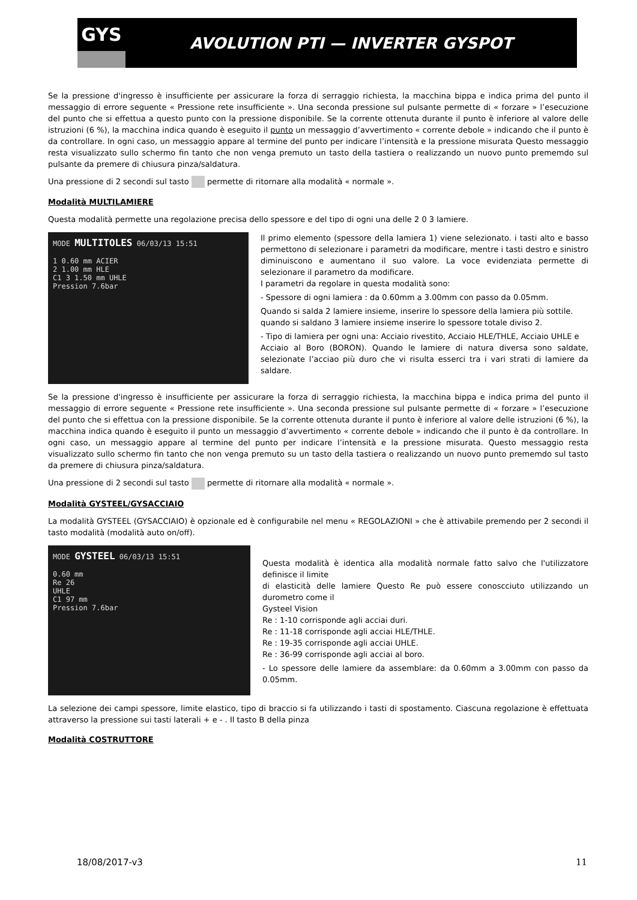GYS
AVOLUTION PTI — INVERTER GYSPOT
Se la pressione d'ingresso è insufficiente per assicurare la forza di serraggio richiesta, la macchina bippa e indica prima del punto il messaggio di errore seguente « Pressione rete insufficiente ». Una seconda pressione sul pulsante permette di « forzare » l’esecuzione del punto che si effettua a questo punto con la pressione disponibile. Se la corrente ottenuta durante il punto è inferiore al valore delle istruzioni (6 %), la macchina indica quando è eseguito il punto un messaggio d’avvertimento « corrente debole » indicando che il punto è da controllare. In ogni caso, un messaggio appare al termine del punto per indicare l’intensità e la pressione misurata Questo messaggio resta visualizzato sullo schermo fin tanto che non venga premuto un tasto della tastiera o realizzando un nuovo punto prememdo sul pulsante da premere di chiusura pinza/saldatura.
Una pressione di 2 secondi sul tasto permette di ritornare alla modalità « normale ».
Modalità MULTILAMIERE
Questa modalità permette una regolazione precisa dello spessore e del tipo di ogni una delle 2 0 3 lamiere.
MODE MULTITOLES 06/03/13 15:51
1 0.60 mm ACIER
2 1.00 mm HLE
C1 3 1.50 mm UHLE
Pression 7.6bar
Il primo elemento (spessore della lamiera 1) viene selezionato. i tasti alto e basso permettono di selezionare i parametri da modificare, mentre i tasti destro e sinistro diminuiscono e aumentano il suo valore. La voce evidenziata permette di selezionare il parametro da modificare.
I parametri da regolare in questa modalità sono:
- Spessore di ogni lamiera : da 0.60mm a 3.00mm con passo da 0.05mm.
Quando si salda 2 lamiere insieme, inserire lo spessore della lamiera più sottile.
quando si saldano 3 lamiere insieme inserire lo spessore totale diviso 2.
- Tipo di lamiera per ogni una: Acciaio rivestito, Acciaio HLE/THLE, Acciaio UHLE e
Acciaio al Boro (BORON). Quando le lamiere di natura diversa sono saldate, selezionate l’acciao più duro che vi risulta esserci tra i vari strati di lamiere da saldare.
Se la pressione d'ingresso è insufficiente per assicurare la forza di serraggio richiesta, la macchina bippa e indica prima del punto il messaggio di errore seguente « Pressione rete insufficiente ». Una seconda pressione sul pulsante permette di « forzare » l’esecuzione del punto che si effettua con la pressione disponibile. Se la corrente ottenuta durante il punto è inferiore al valore delle istruzioni (6 %), la macchina indica quando è eseguito il punto un messaggio d’avvertimento « corrente debole » indicando che il punto è da controllare. In ogni caso, un messaggio appare al termine del punto per indicare l’intensità e la pressione misurata. Questo messaggio resta visualizzato sullo schermo fin tanto che non venga premuto su un tasto della tastiera o realizzando un nuovo punto prememdo sul tasto da premere di chiusura pinza/saldatura.
Una pressione di 2 secondi sul tasto permette di ritornare alla modalità « normale ».
Modalità GYSTEEL/GYSACCIAIO
La modalità GYSTEEL (GYSACCIAIO) è opzionale ed è configurabile nel menu « REGOLAZIONI » che è attivabile premendo per 2 secondi il tasto modalità (modalità auto on/off).
MODE GYSTEEL 06/03/13 15:51
0.60 mm
Re 26
UHLE
C1 97 mm
Pression 7.6bar
Questa modalità è identica alla modalità normale fatto salvo che l'utilizzatore definisce il limite
di elasticità delle lamiere Questo Re può essere conoscciuto utilizzando un durometro come il
Gysteel Vision
Re : 1-10 corrisponde agli acciai duri.
Re : 11-18 corrisponde agli acciai HLE/THLE.
Re : 19-35 corrisponde agli acciai UHLE.
Re : 36-99 corrisponde agli acciai al boro.
- Lo spessore delle lamiere da assemblare: da 0.60mm a 3.00mm con passo da 0.05mm.
La selezione dei campi spessore, limite elastico, tipo di braccio si fa utilizzando i tasti di spostamento. Ciascuna regolazione è effettuata attraverso la pressione sui tasti laterali + e - . Il tasto B della pinza
Modalità COSTRUTTORE
18/08/2017-v3 11